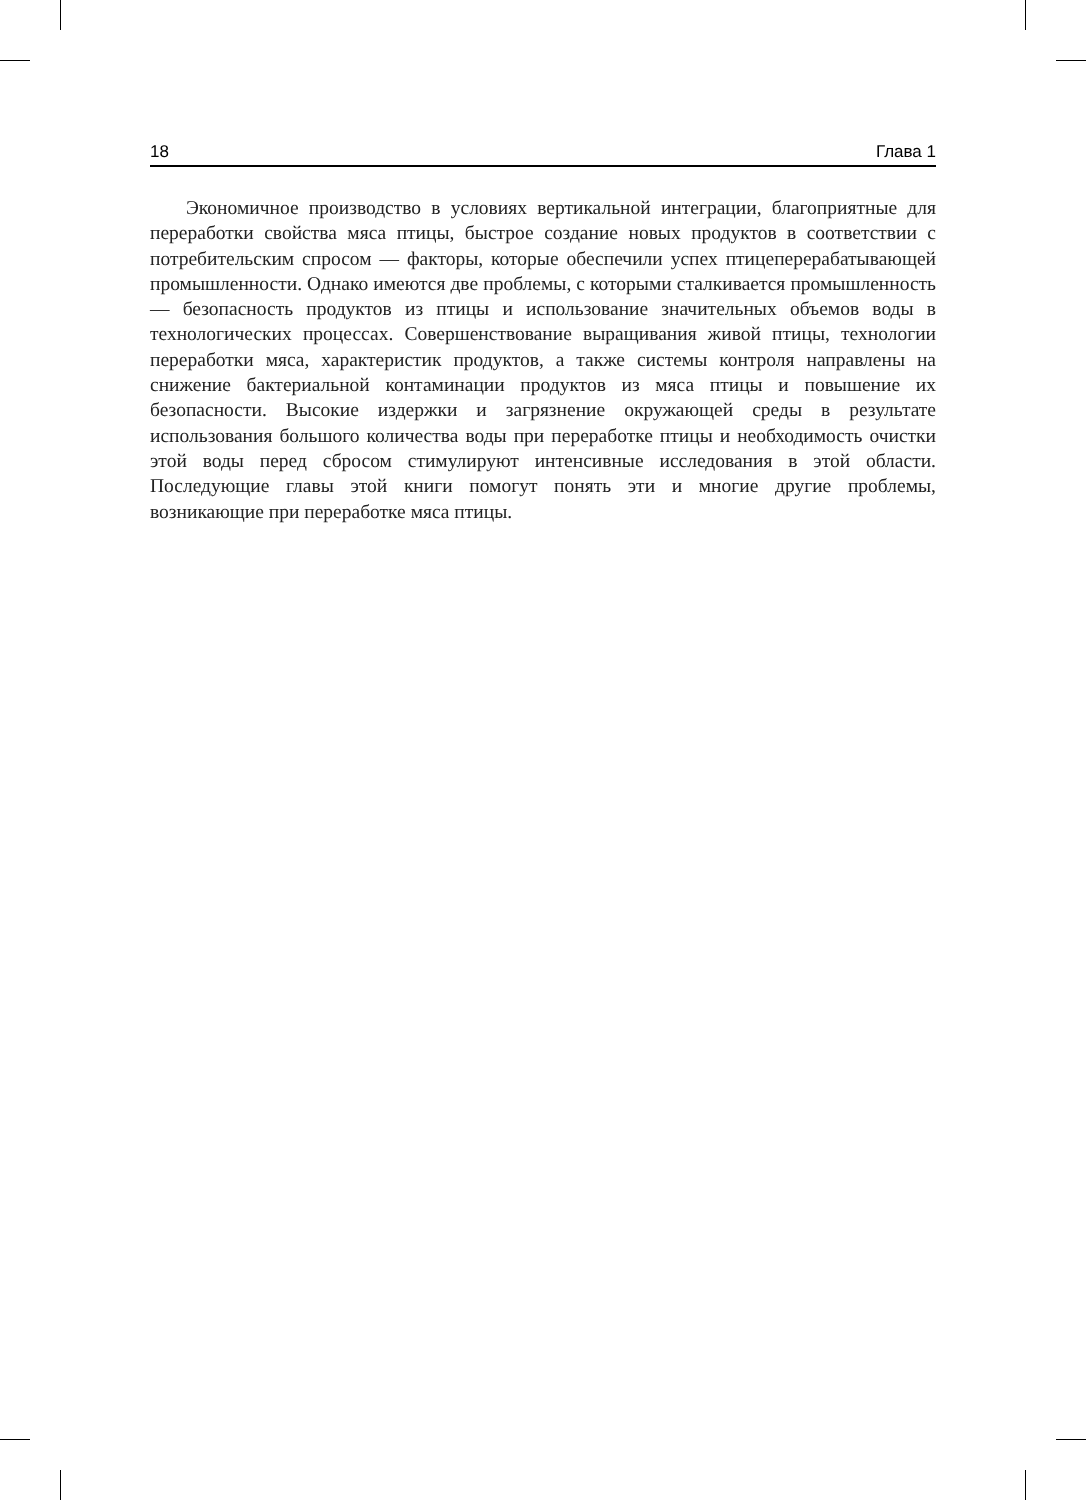18 Глава 1
Экономичное производство в условиях вертикальной интеграции, благоприятные для переработки свойства мяса птицы, быстрое создание новых продуктов в соответствии с потребительским спросом — факторы, которые обеспечили успех птицеперерабатывающей промышленности. Однако имеются две проблемы, с которыми сталкивается промышленность — безопасность продуктов из птицы и использование значительных объемов воды в технологических процессах. Совершенствование выращивания живой птицы, технологии переработки мяса, характеристик продуктов, а также системы контроля направлены на снижение бактериальной контаминации продуктов из мяса птицы и повышение их безопасности. Высокие издержки и загрязнение окружающей среды в результате использования большого количества воды при переработке птицы и необходимость очистки этой воды перед сбросом стимулируют интенсивные исследования в этой области. Последующие главы этой книги помогут понять эти и многие другие проблемы, возникающие при переработке мяса птицы.